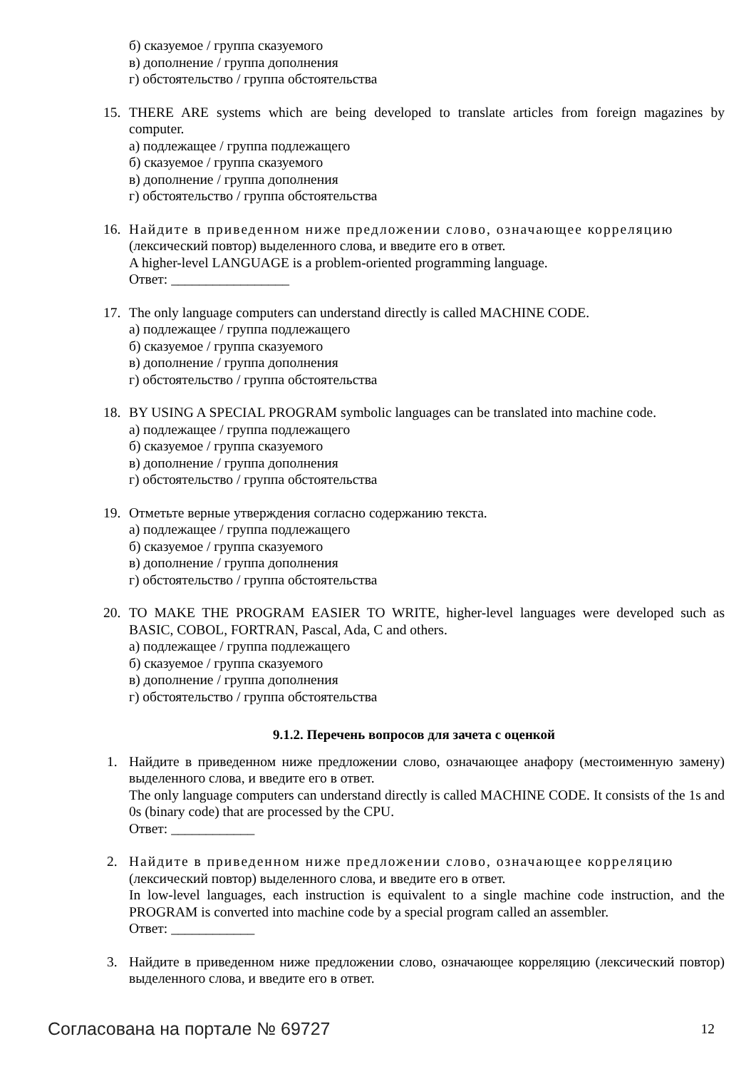б) сказуемое / группа сказуемого
в) дополнение / группа дополнения
г) обстоятельство / группа обстоятельства
15. THERE ARE systems which are being developed to translate articles from foreign magazines by computer.
а) подлежащее / группа подлежащего
б) сказуемое / группа сказуемого
в) дополнение / группа дополнения
г) обстоятельство / группа обстоятельства
16. Найдите в приведенном ниже предложении слово, означающее корреляцию
(лексический повтор) выделенного слова, и введите его в ответ.
A higher-level LANGUAGE is a problem-oriented programming language.
Ответ: _________________
17. The only language computers can understand directly is called MACHINE CODE.
а) подлежащее / группа подлежащего
б) сказуемое / группа сказуемого
в) дополнение / группа дополнения
г) обстоятельство / группа обстоятельства
18. BY USING A SPECIAL PROGRAM symbolic languages can be translated into machine code.
а) подлежащее / группа подлежащего
б) сказуемое / группа сказуемого
в) дополнение / группа дополнения
г) обстоятельство / группа обстоятельства
19. Отметьте верные утверждения согласно содержанию текста.
а) подлежащее / группа подлежащего
б) сказуемое / группа сказуемого
в) дополнение / группа дополнения
г) обстоятельство / группа обстоятельства
20. TO MAKE THE PROGRAM EASIER TO WRITE, higher-level languages were developed such as BASIC, COBOL, FORTRAN, Pascal, Ada, C and others.
а) подлежащее / группа подлежащего
б) сказуемое / группа сказуемого
в) дополнение / группа дополнения
г) обстоятельство / группа обстоятельства
9.1.2. Перечень вопросов для зачета с оценкой
1. Найдите в приведенном ниже предложении слово, означающее анафору (местоименную замену) выделенного слова, и введите его в ответ.
The only language computers can understand directly is called MACHINE CODE. It consists of the 1s and 0s (binary code) that are processed by the CPU.
Ответ: ____________
2. Найдите в приведенном ниже предложении слово, означающее корреляцию
(лексический повтор) выделенного слова, и введите его в ответ.
In low-level languages, each instruction is equivalent to a single machine code instruction, and the PROGRAM is converted into machine code by a special program called an assembler.
Ответ: ____________
3. Найдите в приведенном ниже предложении слово, означающее корреляцию (лексический повтор) выделенного слова, и введите его в ответ.
Согласована на портале № 69727 12